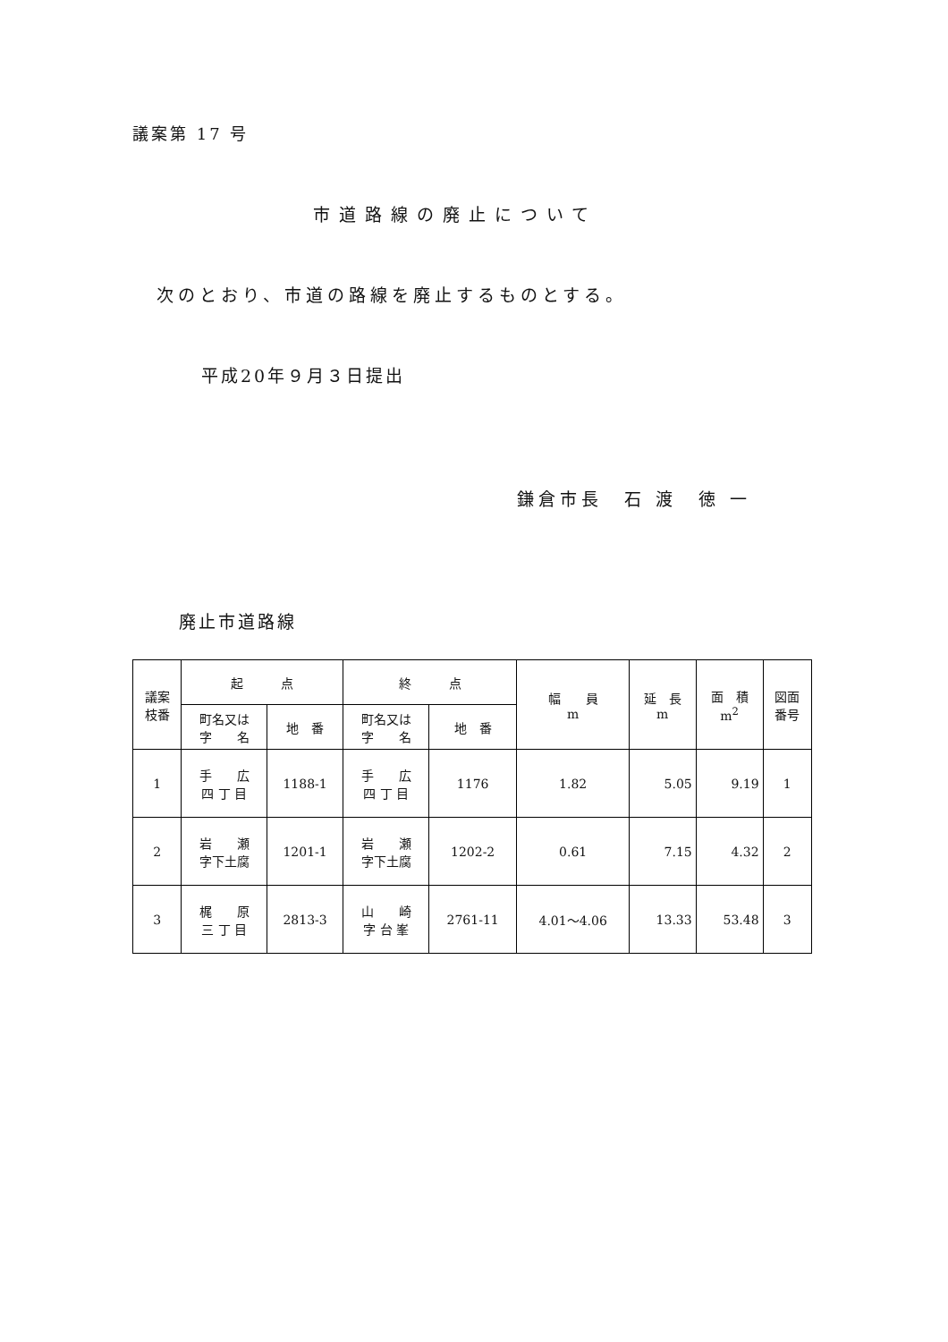議案第 17 号
市道路線の廃止について
次のとおり、市道の路線を廃止するものとする。
平成20年９月３日提出
鎌倉市長　石 渡　徳 一
廃止市道路線
| 議案 枝番 | 起 点 | | 終 点 | | 幅 員 m | 延 長 m | 面 積 m<sup>2</sup> | 図面 番号 |
| --- | --- | --- | --- | --- | --- | --- | --- | --- |
| | 町名又は 字 名 | 地 番 | 町名又は 字 名 | 地 番 | | | | |
| 1 | 手 広 四 丁 目 | 1188-1 | 手 広 四 丁 目 | 1176 | 1.82 | 5.05 | 9.19 | 1 |
| 2 | 岩 瀬 字下土腐 | 1201-1 | 岩 瀬 字下土腐 | 1202-2 | 0.61 | 7.15 | 4.32 | 2 |
| 3 | 梶 原 三 丁 目 | 2813-3 | 山 崎 字 台 峯 | 2761-11 | 4.01～4.06 | 13.33 | 53.48 | 3 |